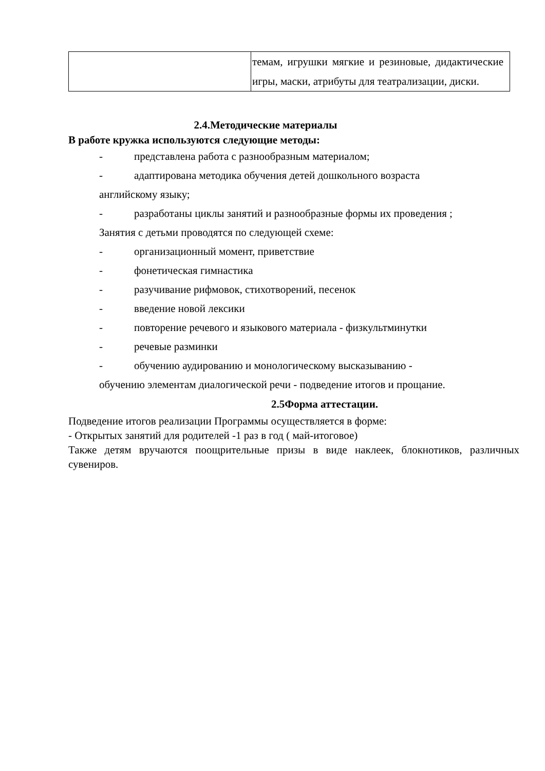| | темам, игрушки мягкие и резиновые, дидактические игры, маски, атрибуты для театрализации, диски. |
2.4.Методические материалы
В работе кружка используются следующие методы:
- представлена работа с разнообразным материалом;
- адаптирована методика обучения детей дошкольного возраста
английскому языку;
- разработаны циклы занятий и разнообразные формы их проведения ;
Занятия с детьми проводятся по следующей схеме:
- организационный момент, приветствие
- фонетическая гимнастика
- разучивание рифмовок, стихотворений, песенок
- введение новой лексики
- повторение речевого и языкового материала - физкультминутки
- речевые разминки
- обучению аудированию и монологическому высказыванию -
обучению элементам диалогической речи - подведение итогов и прощание.
2.5Форма аттестации.
Подведение итогов реализации Программы осуществляется в форме:
- Открытых занятий для родителей -1 раз в год ( май-итоговое)
Также детям вручаются поощрительные призы в виде наклеек, блокнотиков, различных сувениров.